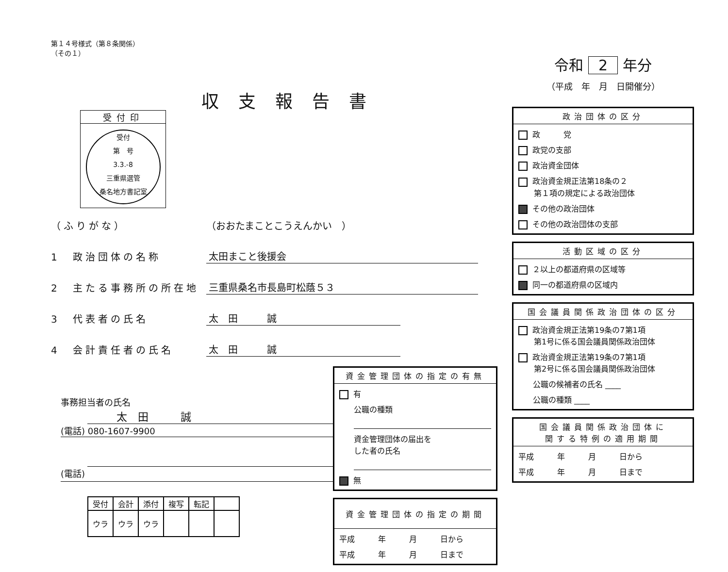第１４号様式（第８条関係）
（その１）
収支報告書
受付印
受付
第　号
3.3.-8
三重県選管
桑名地方書記室
（ふりがな） （おおたまことこうえんかい　）
1　政治団体の名称 太田まこと後援会
2　主たる事務所の所在地 三重県桑名市長島町松蔭５３
3　代表者の氏名 太　田　　　誠
4　会計責任者の氏名 太　田　　　誠
事務担当者の氏名
太　田　　　誠
(電話) 080-1607-9900
(電話)
| 受付 | 会計 | 添付 | 複写 | 転記 | |
| ウラ | ウラ | ウラ | | | |
資金管理団体の指定の有無
有
公職の種類
資金管理団体の届出を
した者の氏名
無
資金管理団体の指定の期間
平成　　　年　　　月　　　日から
平成　　　年　　　月　　　日まで
令和 2 年分
（平成　年　月　日開催分）
政治団体の区分
政　　　党
政党の支部
政治資金団体
政治資金規正法第18条の２
　　第１項の規定による政治団体
その他の政治団体
その他の政治団体の支部
活動区域の区分
２以上の都道府県の区域等
同一の都道府県の区域内
国会議員関係政治団体の区分
政治資金規正法第19条の7第1項
　　第1号に係る国会議員関係政治団体
政治資金規正法第19条の7第1項
　　第2号に係る国会議員関係政治団体
公職の候補者の氏名 ____
公職の種類 ____
国会議員関係政治団体に
関する特例の適用期間
平成　　　年　　　月　　　日から
平成　　　年　　　月　　　日まで